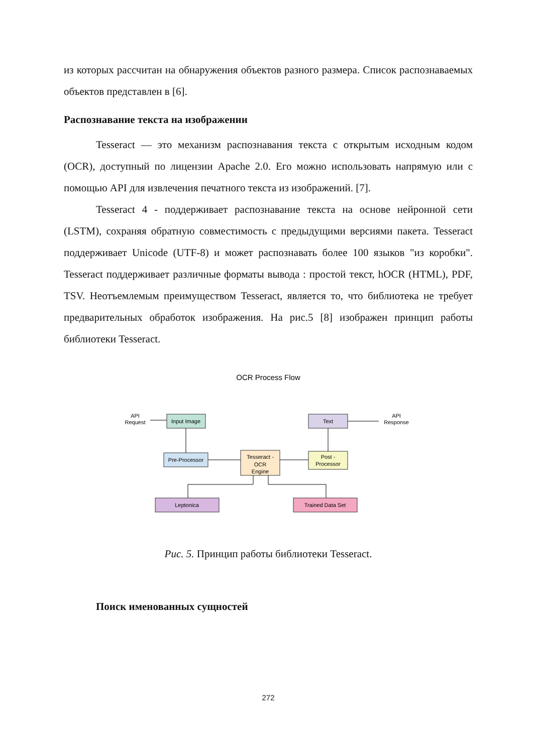из которых рассчитан на обнаружения объектов разного размера. Список распознаваемых объектов представлен в [6].
Распознавание текста на изображении
Tesseract — это механизм распознавания текста с открытым исходным кодом (OCR), доступный по лицензии Apache 2.0. Его можно использовать напрямую или с помощью API для извлечения печатного текста из изображений. [7].
Tesseract 4 - поддерживает распознавание текста на основе нейронной сети (LSTM), сохраняя обратную совместимость с предыдущими версиями пакета. Tesseract поддерживает Unicode (UTF-8) и может распознавать более 100 языков "из коробки". Tesseract поддерживает различные форматы вывода : простой текст, hOCR (HTML), PDF, TSV. Неотъемлемым преимуществом Tesseract, является то, что библиотека не требует предварительных обработок изображения. На рис.5 [8] изображен принцип работы библиотеки Tesseract.
OCR Process Flow
API
Request
Input Image
Pre-Processor
Tesseract -
OCR
Engine
Post -
Processor
Text
API
Response
Leptonica
Trained Data Set
Рис. 5. Принцип работы библиотеки Tesseract.
Поиск именованных сущностей
272